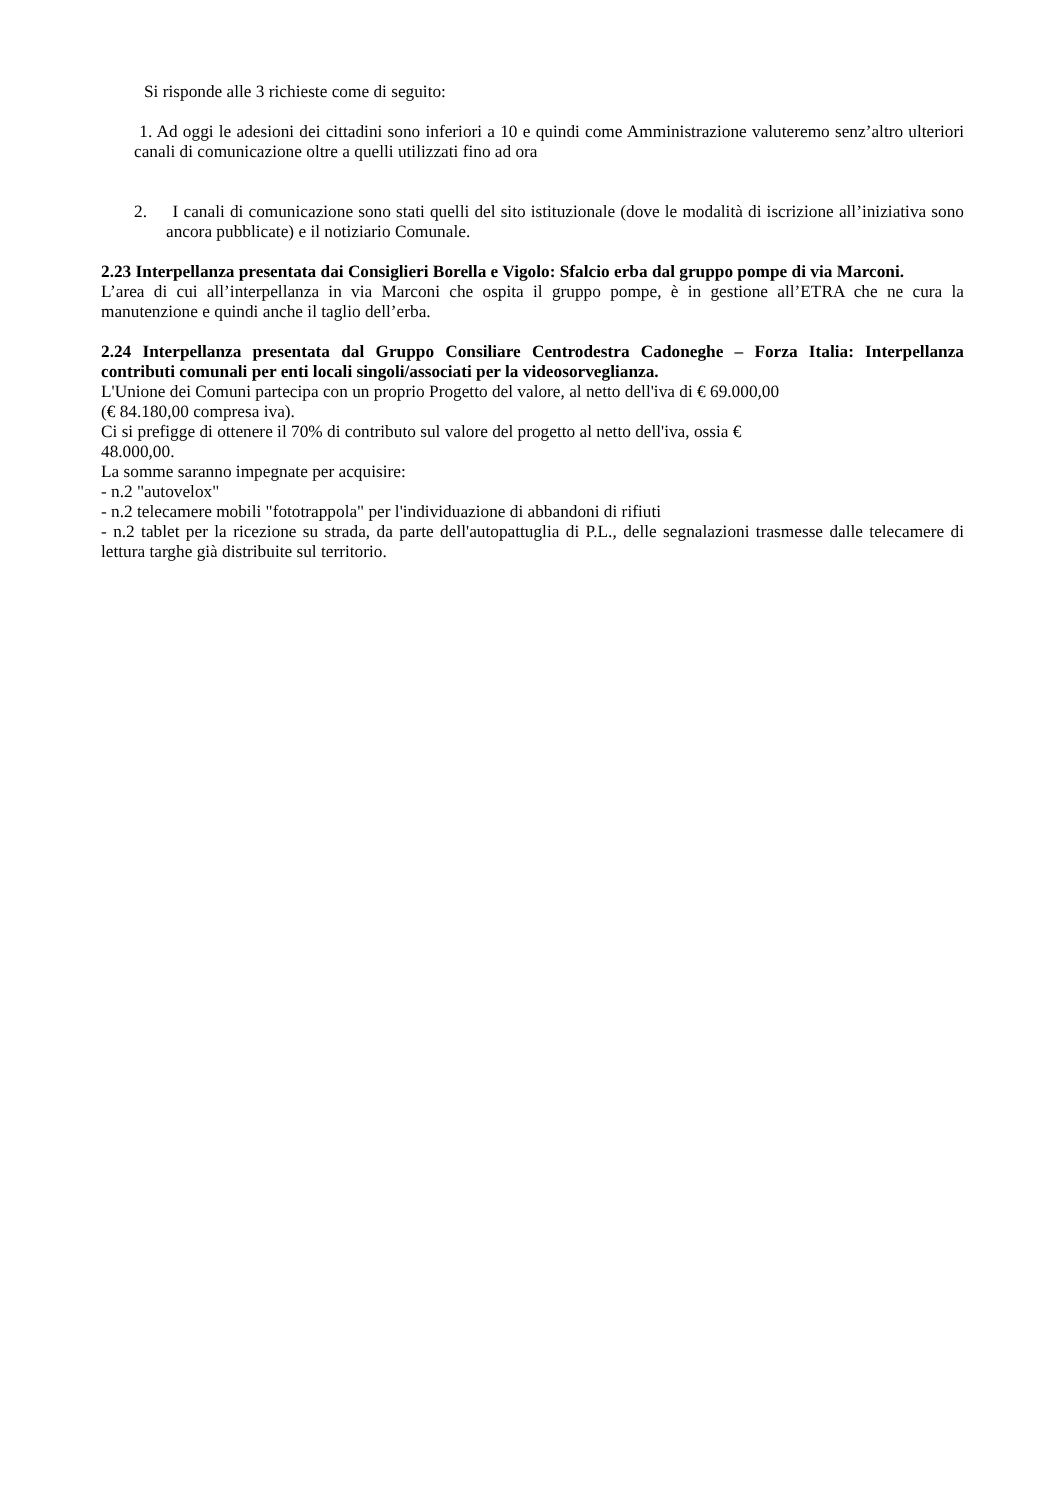Si risponde alle 3 richieste come di seguito:
1. Ad oggi le adesioni dei cittadini sono inferiori a 10 e quindi come Amministrazione valuteremo senz’altro ulteriori canali di comunicazione oltre a quelli utilizzati fino ad ora
2. I canali di comunicazione sono stati quelli del sito istituzionale (dove le modalità di iscrizione all’iniziativa sono ancora pubblicate) e il notiziario Comunale.
2.23 Interpellanza presentata dai Consiglieri Borella e Vigolo: Sfalcio erba dal gruppo pompe di via Marconi.
L’area di cui all’interpellanza in via Marconi che ospita il gruppo pompe, è in gestione all’ETRA che ne cura la manutenzione e quindi anche il taglio dell’erba.
2.24 Interpellanza presentata dal Gruppo Consiliare Centrodestra Cadoneghe – Forza Italia: Interpellanza contributi comunali per enti locali singoli/associati per la videosorveglianza.
L'Unione dei Comuni partecipa con un proprio Progetto del valore, al netto dell'iva di € 69.000,00
(€ 84.180,00 compresa iva).
Ci si prefigge di ottenere il 70% di contributo sul valore del progetto al netto dell'iva, ossia €
48.000,00.
La somme saranno impegnate per acquisire:
- n.2 "autovelox"
- n.2 telecamere mobili "fototrappola" per l'individuazione di abbandoni di rifiuti
- n.2 tablet per la ricezione su strada, da parte dell'autopattuglia di P.L., delle segnalazioni trasmesse dalle telecamere di lettura targhe già distribuite sul territorio.